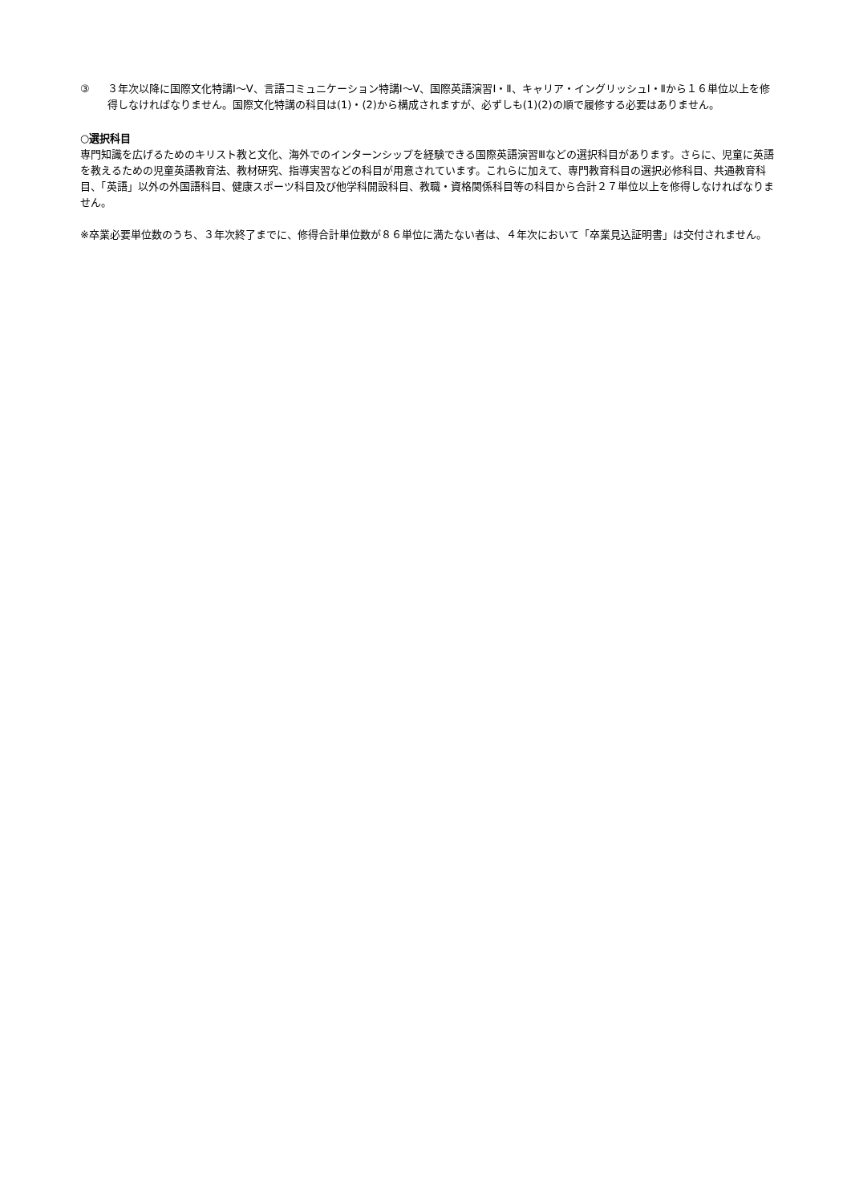③ ３年次以降に国際文化特講Ⅰ～Ⅴ、言語コミュニケーション特講Ⅰ～Ⅴ、国際英語演習Ⅰ・Ⅱ、キャリア・イングリッシュⅠ・Ⅱから１６単位以上を修得しなければなりません。国際文化特講の科目は(1)・(2)から構成されますが、必ずしも(1)(2)の順で履修する必要はありません。
○選択科目
専門知識を広げるためのキリスト教と文化、海外でのインターンシップを経験できる国際英語演習Ⅲなどの選択科目があります。さらに、児童に英語を教えるための児童英語教育法、教材研究、指導実習などの科目が用意されています。これらに加えて、専門教育科目の選択必修科目、共通教育科目、「英語」以外の外国語科目、健康スポーツ科目及び他学科開設科目、教職・資格関係科目等の科目から合計２７単位以上を修得しなければなりません。
※卒業必要単位数のうち、３年次終了までに、修得合計単位数が８６単位に満たない者は、４年次において「卒業見込証明書」は交付されません。